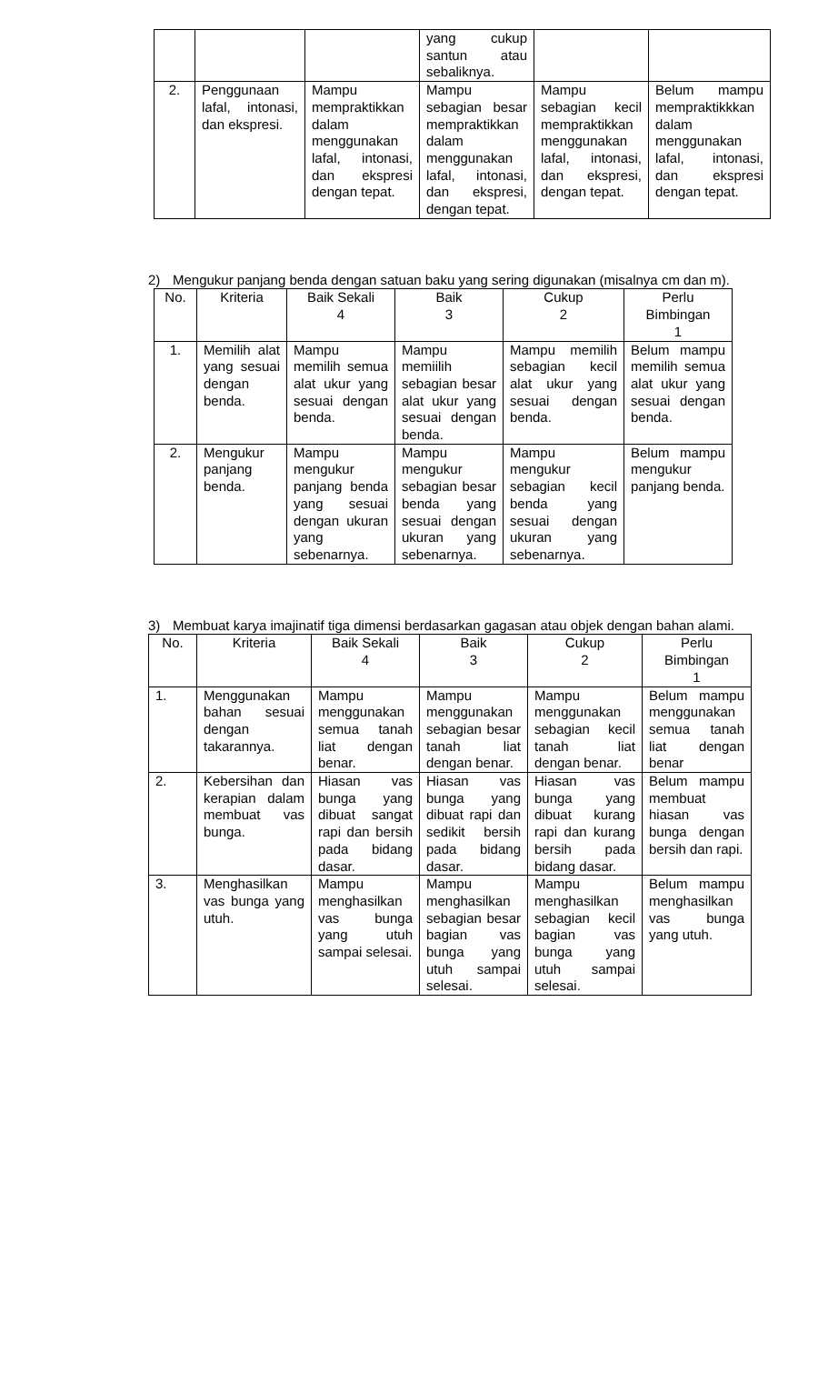| | | | yang cukup santun atau sebaliknya. | | |
| 2. | Penggunaan lafal, intonasi, dan ekspresi. | Mampu mempraktikkan dalam menggunakan lafal, intonasi, dan ekspresi dengan tepat. | Mampu sebagian besar mempraktikkan dalam menggunakan lafal, intonasi, dan ekspresi, dengan tepat. | Mampu sebagian kecil mempraktikkan menggunakan lafal, intonasi, dan ekspresi, dengan tepat. | Belum mampu mempraktikkkan dalam menggunakan lafal, intonasi, dan ekspresi dengan tepat. |
2) Mengukur panjang benda dengan satuan baku yang sering digunakan (misalnya cm dan m).
| No. | Kriteria | Baik Sekali 4 | Baik 3 | Cukup 2 | Perlu Bimbingan 1 |
| --- | --- | --- | --- | --- | --- |
| 1. | Memilih alat yang sesuai dengan benda. | Mampu memilih semua alat ukur yang sesuai dengan benda. | Mampu memiilih sebagian besar alat ukur yang sesuai dengan benda. | Mampu memilih sebagian kecil alat ukur yang sesuai dengan benda. | Belum mampu memilih semua alat ukur yang sesuai dengan benda. |
| 2. | Mengukur panjang benda. | Mampu mengukur panjang benda yang sesuai dengan ukuran yang sebenarnya. | Mampu mengukur sebagian besar benda yang sesuai dengan ukuran yang sebenarnya. | Mampu mengukur sebagian kecil benda yang sesuai dengan ukuran yang sebenarnya. | Belum mampu mengukur panjang benda. |
3) Membuat karya imajinatif tiga dimensi berdasarkan gagasan atau objek dengan bahan alami.
| No. | Kriteria | Baik Sekali 4 | Baik 3 | Cukup 2 | Perlu Bimbingan 1 |
| --- | --- | --- | --- | --- | --- |
| 1. | Menggunakan bahan sesuai dengan takarannya. | Mampu menggunakan semua tanah liat dengan benar. | Mampu menggunakan sebagian besar tanah liat dengan benar. | Mampu menggunakan sebagian kecil tanah liat dengan benar. | Belum mampu menggunakan semua tanah liat dengan benar |
| 2. | Kebersihan dan kerapian dalam membuat vas bunga. | Hiasan vas bunga yang dibuat sangat rapi dan bersih pada bidang dasar. | Hiasan vas bunga yang dibuat rapi dan sedikit bersih pada bidang dasar. | Hiasan vas bunga yang dibuat kurang rapi dan kurang bersih pada bidang dasar. | Belum mampu membuat hiasan vas bunga dengan bersih dan rapi. |
| 3. | Menghasilkan vas bunga yang utuh. | Mampu menghasilkan vas bunga yang utuh sampai selesai. | Mampu menghasilkan sebagian besar bagian vas bunga yang utuh sampai selesai. | Mampu menghasilkan sebagian kecil bagian vas bunga yang utuh sampai selesai. | Belum mampu menghasilkan vas bunga yang utuh. |